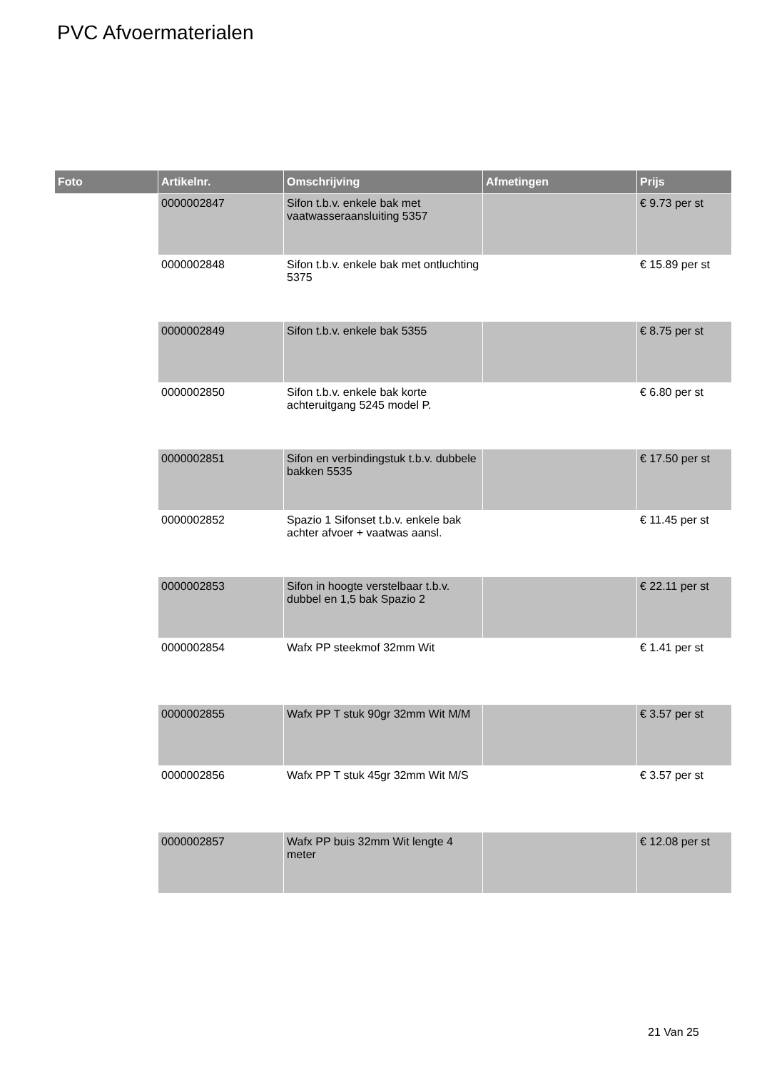PVC Afvoermaterialen
| Foto | Artikelnr. | Omschrijving | Afmetingen | Prijs |
| --- | --- | --- | --- | --- |
| | 0000002847 | Sifon t.b.v. enkele bak met vaatwasseraansluiting 5357 | | € 9.73 per st |
| | 0000002848 | Sifon t.b.v. enkele bak met ontluchting 5375 | | € 15.89 per st |
| | 0000002849 | Sifon t.b.v. enkele bak 5355 | | € 8.75 per st |
| | 0000002850 | Sifon t.b.v. enkele bak korte achteruitgang 5245 model P. | | € 6.80 per st |
| | 0000002851 | Sifon en verbindingstuk t.b.v. dubbele bakken 5535 | | € 17.50 per st |
| | 0000002852 | Spazio 1 Sifonset t.b.v. enkele bak achter afvoer + vaatwas aansl. | | € 11.45 per st |
| | 0000002853 | Sifon in hoogte verstelbaar t.b.v. dubbel en 1,5 bak Spazio 2 | | € 22.11 per st |
| | 0000002854 | Wafx PP steekmof 32mm Wit | | € 1.41 per st |
| | 0000002855 | Wafx PP T stuk 90gr 32mm Wit M/M | | € 3.57 per st |
| | 0000002856 | Wafx PP T stuk 45gr 32mm Wit M/S | | € 3.57 per st |
| | 0000002857 | Wafx PP buis 32mm Wit lengte 4 meter | | € 12.08 per st |
21 Van 25